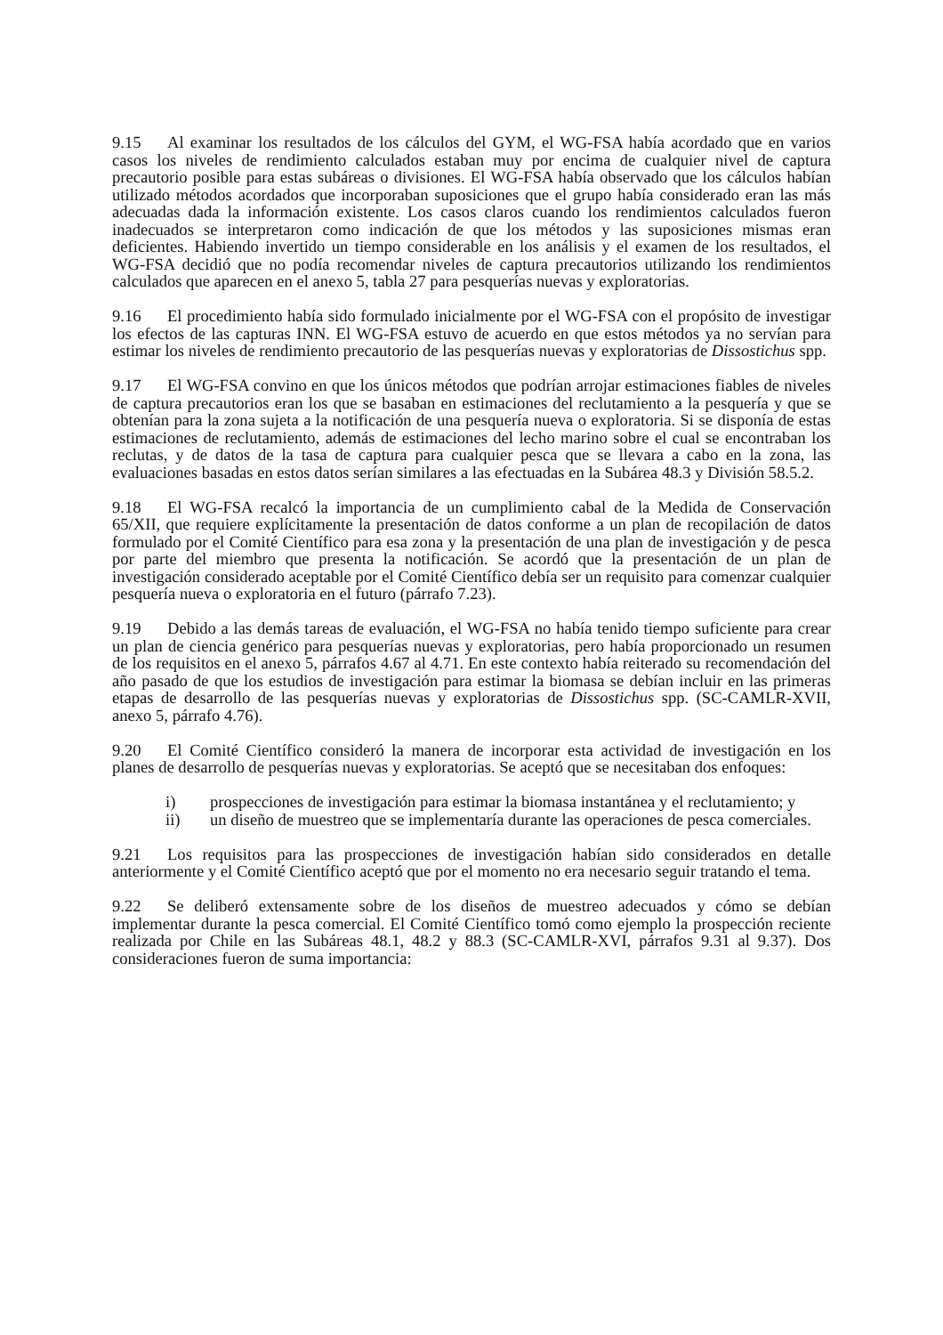9.15 Al examinar los resultados de los cálculos del GYM, el WG-FSA había acordado que en varios casos los niveles de rendimiento calculados estaban muy por encima de cualquier nivel de captura precautorio posible para estas subáreas o divisiones. El WG-FSA había observado que los cálculos habían utilizado métodos acordados que incorporaban suposiciones que el grupo había considerado eran las más adecuadas dada la información existente. Los casos claros cuando los rendimientos calculados fueron inadecuados se interpretaron como indicación de que los métodos y las suposiciones mismas eran deficientes. Habiendo invertido un tiempo considerable en los análisis y el examen de los resultados, el WG-FSA decidió que no podía recomendar niveles de captura precautorios utilizando los rendimientos calculados que aparecen en el anexo 5, tabla 27 para pesquerías nuevas y exploratorias.
9.16 El procedimiento había sido formulado inicialmente por el WG-FSA con el propósito de investigar los efectos de las capturas INN. El WG-FSA estuvo de acuerdo en que estos métodos ya no servían para estimar los niveles de rendimiento precautorio de las pesquerías nuevas y exploratorias de Dissostichus spp.
9.17 El WG-FSA convino en que los únicos métodos que podrían arrojar estimaciones fiables de niveles de captura precautorios eran los que se basaban en estimaciones del reclutamiento a la pesquería y que se obtenían para la zona sujeta a la notificación de una pesquería nueva o exploratoria. Si se disponía de estas estimaciones de reclutamiento, además de estimaciones del lecho marino sobre el cual se encontraban los reclutas, y de datos de la tasa de captura para cualquier pesca que se llevara a cabo en la zona, las evaluaciones basadas en estos datos serían similares a las efectuadas en la Subárea 48.3 y División 58.5.2.
9.18 El WG-FSA recalcó la importancia de un cumplimiento cabal de la Medida de Conservación 65/XII, que requiere explícitamente la presentación de datos conforme a un plan de recopilación de datos formulado por el Comité Científico para esa zona y la presentación de una plan de investigación y de pesca por parte del miembro que presenta la notificación. Se acordó que la presentación de un plan de investigación considerado aceptable por el Comité Científico debía ser un requisito para comenzar cualquier pesquería nueva o exploratoria en el futuro (párrafo 7.23).
9.19 Debido a las demás tareas de evaluación, el WG-FSA no había tenido tiempo suficiente para crear un plan de ciencia genérico para pesquerías nuevas y exploratorias, pero había proporcionado un resumen de los requisitos en el anexo 5, párrafos 4.67 al 4.71. En este contexto había reiterado su recomendación del año pasado de que los estudios de investigación para estimar la biomasa se debían incluir en las primeras etapas de desarrollo de las pesquerías nuevas y exploratorias de Dissostichus spp. (SC-CAMLR-XVII, anexo 5, párrafo 4.76).
9.20 El Comité Científico consideró la manera de incorporar esta actividad de investigación en los planes de desarrollo de pesquerías nuevas y exploratorias. Se aceptó que se necesitaban dos enfoques:
i) prospecciones de investigación para estimar la biomasa instantánea y el reclutamiento; y
ii) un diseño de muestreo que se implementaría durante las operaciones de pesca comerciales.
9.21 Los requisitos para las prospecciones de investigación habían sido considerados en detalle anteriormente y el Comité Científico aceptó que por el momento no era necesario seguir tratando el tema.
9.22 Se deliberó extensamente sobre de los diseños de muestreo adecuados y cómo se debían implementar durante la pesca comercial. El Comité Científico tomó como ejemplo la prospección reciente realizada por Chile en las Subáreas 48.1, 48.2 y 88.3 (SC-CAMLR-XVI, párrafos 9.31 al 9.37). Dos consideraciones fueron de suma importancia: